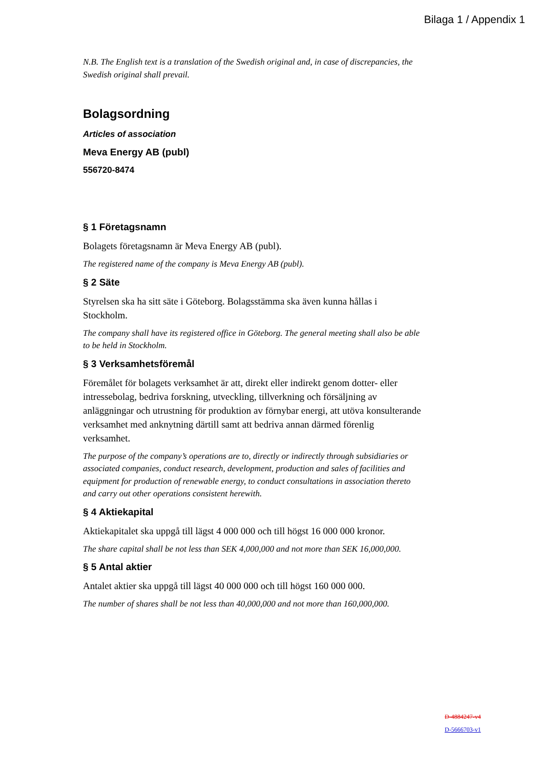Bilaga 1 / Appendix 1
N.B. The English text is a translation of the Swedish original and, in case of discrepancies, the Swedish original shall prevail.
Bolagsordning
Articles of association
Meva Energy AB (publ)
556720-8474
§ 1 Företagsnamn
Bolagets företagsnamn är Meva Energy AB (publ).
The registered name of the company is Meva Energy AB (publ).
§ 2 Säte
Styrelsen ska ha sitt säte i Göteborg. Bolagsstämma ska även kunna hållas i Stockholm.
The company shall have its registered office in Göteborg. The general meeting shall also be able to be held in Stockholm.
§ 3 Verksamhetsföremål
Föremålet för bolagets verksamhet är att, direkt eller indirekt genom dotter- eller intressebolag, bedriva forskning, utveckling, tillverkning och försäljning av anläggningar och utrustning för produktion av förnybar energi, att utöva konsulterande verksamhet med anknytning därtill samt att bedriva annan därmed förenlig verksamhet.
The purpose of the company’s operations are to, directly or indirectly through subsidiaries or associated companies, conduct research, development, production and sales of facilities and equipment for production of renewable energy, to conduct consultations in association thereto and carry out other operations consistent herewith.
§ 4 Aktiekapital
Aktiekapitalet ska uppgå till lägst 4 000 000 och till högst 16 000 000 kronor.
The share capital shall be not less than SEK 4,000,000 and not more than SEK 16,000,000.
§ 5 Antal aktier
Antalet aktier ska uppgå till lägst 40 000 000 och till högst 160 000 000.
The number of shares shall be not less than 40,000,000 and not more than 160,000,000.
D-4884247-v4
D-5666703-v1